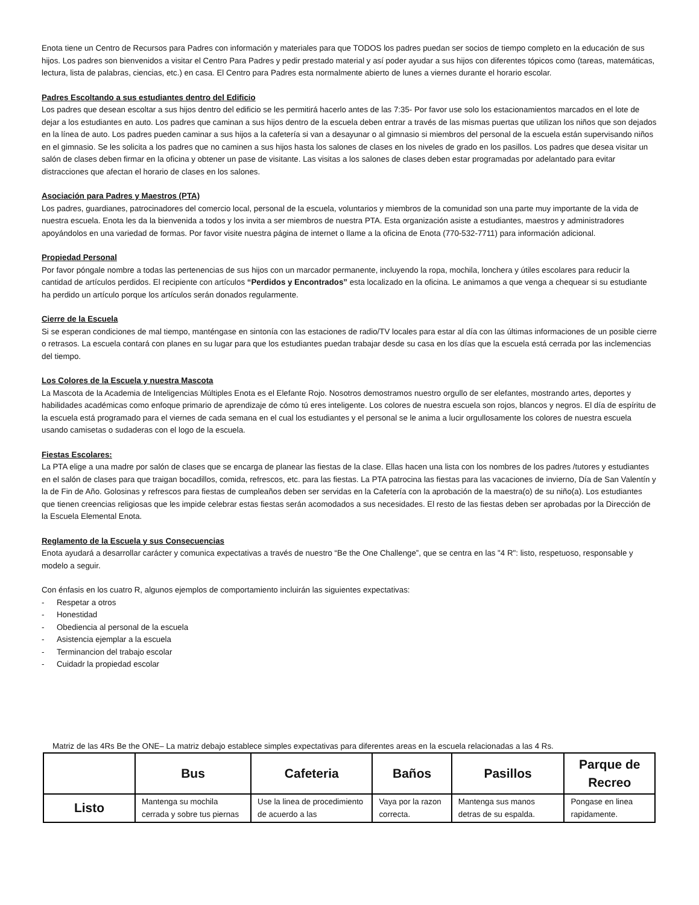Enota tiene un Centro de Recursos para Padres con información y materiales para que TODOS los padres puedan ser socios de tiempo completo en la educación de sus hijos. Los padres son bienvenidos a visitar el Centro Para Padres y pedir prestado material y así poder ayudar a sus hijos con diferentes tópicos como (tareas, matemáticas, lectura, lista de palabras, ciencias, etc.) en casa. El Centro para Padres esta normalmente abierto de lunes a viernes durante el horario escolar.
Padres Escoltando a sus estudiantes dentro del Edificio
Los padres que desean escoltar a sus hijos dentro del edificio se les permitirá hacerlo antes de las 7:35- Por favor use solo los estacionamientos marcados en el lote de dejar a los estudiantes en auto. Los padres que caminan a sus hijos dentro de la escuela deben entrar a través de las mismas puertas que utilizan los niños que son dejados en la línea de auto. Los padres pueden caminar a sus hijos a la cafetería si van a desayunar o al gimnasio si miembros del personal de la escuela están supervisando niños en el gimnasio. Se les solicita a los padres que no caminen a sus hijos hasta los salones de clases en los niveles de grado en los pasillos. Los padres que desea visitar un salón de clases deben firmar en la oficina y obtener un pase de visitante. Las visitas a los salones de clases deben estar programadas por adelantado para evitar distracciones que afectan el horario de clases en los salones.
Asociación para Padres y Maestros (PTA)
Los padres, guardianes, patrocinadores del comercio local, personal de la escuela, voluntarios y miembros de la comunidad son una parte muy importante de la vida de nuestra escuela. Enota les da la bienvenida a todos y los invita a ser miembros de nuestra PTA. Esta organización asiste a estudiantes, maestros y administradores apoyándolos en una variedad de formas. Por favor visite nuestra página de internet o llame a la oficina de Enota (770-532-7711) para información adicional.
Propiedad Personal
Por favor póngale nombre a todas las pertenencias de sus hijos con un marcador permanente, incluyendo la ropa, mochila, lonchera y útiles escolares para reducir la cantidad de artículos perdidos. El recipiente con artículos “Perdidos y Encontrados” esta localizado en la oficina. Le animamos a que venga a chequear si su estudiante ha perdido un artículo porque los artículos serán donados regularmente.
Cierre de la Escuela
Si se esperan condiciones de mal tiempo, manténgase en sintonía con las estaciones de radio/TV locales para estar al día con las últimas informaciones de un posible cierre o retrasos. La escuela contará con planes en su lugar para que los estudiantes puedan trabajar desde su casa en los días que la escuela está cerrada por las inclemencias del tiempo.
Los Colores de la Escuela y nuestra Mascota
La Mascota de la Academia de Inteligencias Múltiples Enota es el Elefante Rojo. Nosotros demostramos nuestro orgullo de ser elefantes, mostrando artes, deportes y habilidades académicas como enfoque primario de aprendizaje de cómo tú eres inteligente. Los colores de nuestra escuela son rojos, blancos y negros. El día de espíritu de la escuela está programado para el viernes de cada semana en el cual los estudiantes y el personal se le anima a lucir orgullosamente los colores de nuestra escuela usando camisetas o sudaderas con el logo de la escuela.
Fiestas Escolares:
La PTA elige a una madre por salón de clases que se encarga de planear las fiestas de la clase. Ellas hacen una lista con los nombres de los padres /tutores y estudiantes en el salón de clases para que traigan bocadillos, comida, refrescos, etc. para las fiestas. La PTA patrocina las fiestas para las vacaciones de invierno, Día de San Valentín y la de Fin de Año. Golosinas y refrescos para fiestas de cumpleaños deben ser servidas en la Cafetería con la aprobación de la maestra(o) de su niño(a). Los estudiantes que tienen creencias religiosas que les impide celebrar estas fiestas serán acomodados a sus necesidades. El resto de las fiestas deben ser aprobadas por la Dirección de la Escuela Elemental Enota.
Reglamento de la Escuela y sus Consecuencias
Enota ayudará a desarrollar carácter y comunica expectativas a través de nuestro “Be the One Challenge”, que se centra en las "4 R": listo, respetuoso, responsable y modelo a seguir.
Con énfasis en los cuatro R, algunos ejemplos de comportamiento incluirán las siguientes expectativas:
- Respetar a otros
- Honestidad
- Obediencia al personal de la escuela
- Asistencia ejemplar a la escuela
- Terminancion del trabajo escolar
- Cuidadr la propiedad escolar
Matriz de las 4Rs Be the ONE– La matriz debajo establece simples expectativas para diferentes areas en la escuela relacionadas a las 4 Rs.
| | Bus | Cafeteria | Baños | Pasillos | Parque de Recreo |
| --- | --- | --- | --- | --- | --- |
| Listo | Mantenga su mochila cerrada y sobre tus piernas | Use la linea de procedimiento de acuerdo a las | Vaya por la razon correcta. | Mantenga sus manos detras de su espalda. | Pongase en linea rapidamente. |